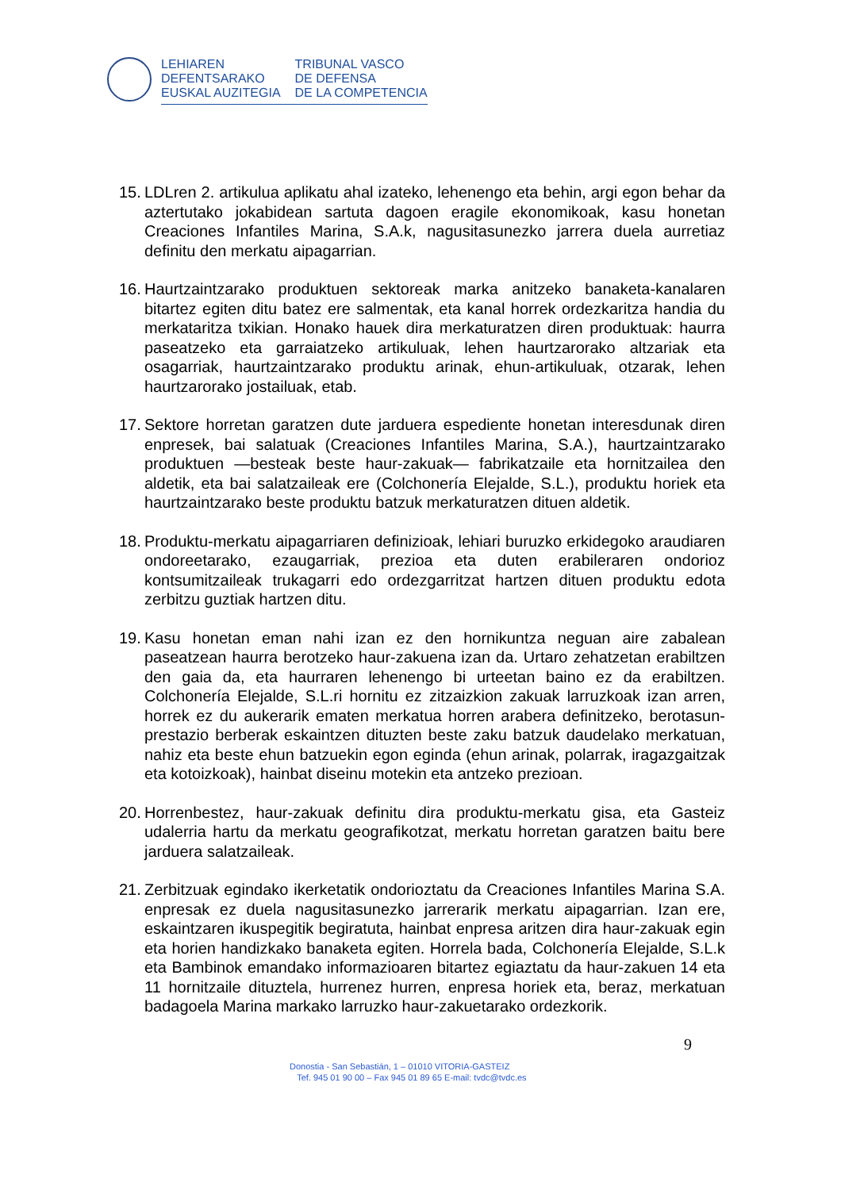LEHIAREN
DEFENTSARAKO
EUSKAL AUZITEGIA
TRIBUNAL VASCO
DE DEFENSA
DE LA COMPETENCIA
15.
LDLren 2. artikulua aplikatu ahal izateko, lehenengo eta behin, argi egon behar da aztertutako jokabidean sartuta dagoen eragile ekonomikoak, kasu honetan Creaciones Infantiles Marina, S.A.k, nagusitasunezko jarrera duela aurretiaz definitu den merkatu aipagarrian.
16.
Haurtzaintzarako produktuen sektoreak marka anitzeko banaketa-kanalaren bitartez egiten ditu batez ere salmentak, eta kanal horrek ordezkaritza handia du merkataritza txikian. Honako hauek dira merkaturatzen diren produktuak: haurra paseatzeko eta garraiatzeko artikuluak, lehen haurtzarorako altzariak eta osagarriak, haurtzaintzarako produktu arinak, ehun-artikuluak, otzarak, lehen haurtzarorako jostailuak, etab.
17.
Sektore horretan garatzen dute jarduera espediente honetan interesdunak diren enpresek, bai salatuak (Creaciones Infantiles Marina, S.A.), haurtzaintzarako produktuen —besteak beste haur-zakuak— fabrikatzaile eta hornitzailea den aldetik, eta bai salatzaileak ere (Colchonería Elejalde, S.L.), produktu horiek eta haurtzaintzarako beste produktu batzuk merkaturatzen dituen aldetik.
18.
Produktu-merkatu aipagarriaren definizioak, lehiari buruzko erkidegoko araudiaren ondoreetarako, ezaugarriak, prezioa eta duten erabileraren ondorioz kontsumitzaileak trukagarri edo ordezgarritzat hartzen dituen produktu edota zerbitzu guztiak hartzen ditu.
19.
Kasu honetan eman nahi izan ez den hornikuntza neguan aire zabalean paseatzean haurra berotzeko haur-zakuena izan da. Urtaro zehatzetan erabiltzen den gaia da, eta haurraren lehenengo bi urteetan baino ez da erabiltzen. Colchonería Elejalde, S.L.ri hornitu ez zitzaizkion zakuak larruzkoak izan arren, horrek ez du aukerarik ematen merkatua horren arabera definitzeko, berotasun-prestazio berberak eskaintzen dituzten beste zaku batzuk daudelako merkatuan, nahiz eta beste ehun batzuekin egon eginda (ehun arinak, polarrak, iragazgaitzak eta kotoizkoak), hainbat diseinu motekin eta antzeko prezioan.
20.
Horrenbestez, haur-zakuak definitu dira produktu-merkatu gisa, eta Gasteiz udalerria hartu da merkatu geografikotzat, merkatu horretan garatzen baitu bere jarduera salatzaileak.
21.
Zerbitzuak egindako ikerketatik ondorioztatu da Creaciones Infantiles Marina S.A. enpresak ez duela nagusitasunezko jarrerarik merkatu aipagarrian. Izan ere, eskaintzaren ikuspegitik begiratuta, hainbat enpresa aritzen dira haur-zakuak egin eta horien handizkako banaketa egiten. Horrela bada, Colchonería Elejalde, S.L.k eta Bambinok emandako informazioaren bitartez egiaztatu da haur-zakuen 14 eta 11 hornitzaile dituztela, hurrenez hurren, enpresa horiek eta, beraz, merkatuan badagoela Marina markako larruzko haur-zakuetarako ordezkorik.
9
Donostia - San Sebastián, 1 – 01010 VITORIA-GASTEIZ
Tef. 945 01 90 00 – Fax 945 01 89 65 E-mail: tvdc@tvdc.es